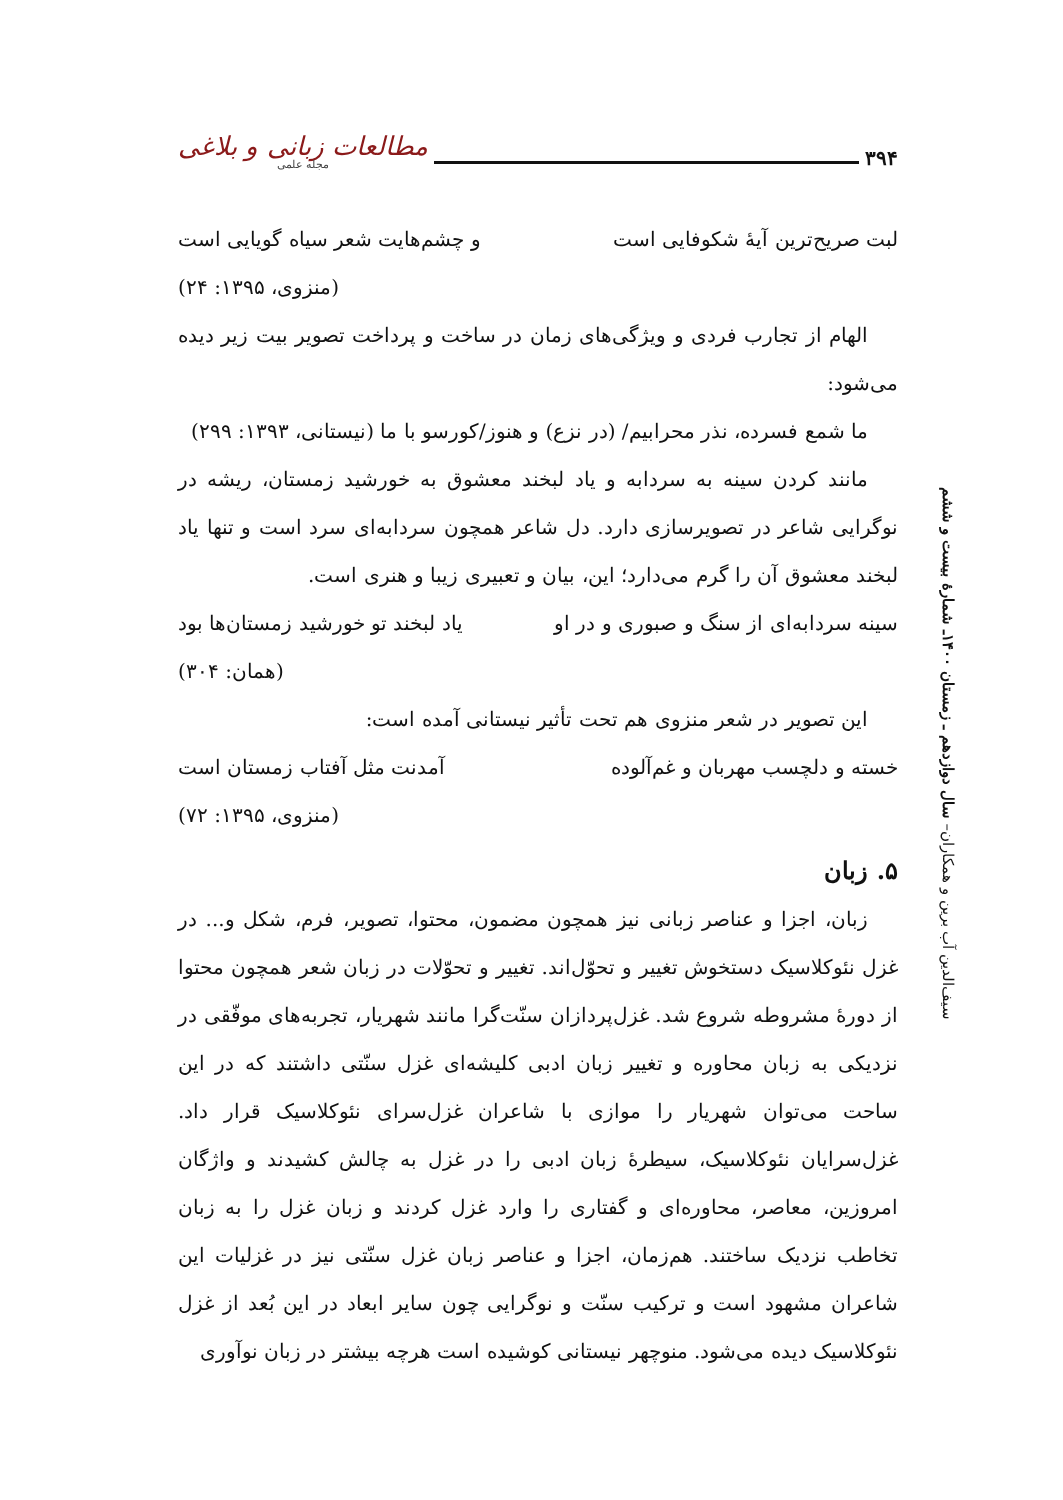۳۹۴
مطالعات زبانی و بلاغی
مجله علمی
سیف‌الدین آب برین و همکاران– سال دوازدهم ـ زمستان ۱۴۰۰ـ شمارهٔ بیست و ششم
لبت صریح‌ترین آیۀ شکوفایی است و چشم‌هایت شعر سیاه گویایی است
(منزوی، ۱۳۹۵: ۲۴)
الهام از تجارب فردی و ویژگی‌های زمان در ساخت و پرداخت تصویر بیت زیر دیده می‌شود:
ما شمع فسرده، نذر محرابیم/ (در نزع) و هنوز/کورسو با ما (نیستانی، ۱۳۹۳: ۲۹۹)
مانند کردن سینه به سردابه و یاد لبخند معشوق به خورشید زمستان، ریشه در نوگرایی شاعر در تصویرسازی دارد. دل شاعر همچون سردابه‌ای سرد است و تنها یاد لبخند معشوق آن را گرم می‌دارد؛ این، بیان و تعبیری زیبا و هنری است.
سینه سردابه‌ای از سنگ و صبوری و در او یاد لبخند تو خورشید زمستان‌ها بود
(همان: ۳۰۴)
این تصویر در شعر منزوی هم تحت تأثیر نیستانی آمده است:
خسته و دلچسب مهربان و غم‌آلوده آمدنت مثل آفتاب زمستان است
(منزوی، ۱۳۹۵: ۷۲)
۵. زبان
زبان، اجزا و عناصر زبانی نیز همچون مضمون، محتوا، تصویر، فرم، شکل و... در غزل نئوکلاسیک دستخوش تغییر و تحوّل‌اند. تغییر و تحوّلات در زبان شعر همچون محتوا از دورۀ مشروطه شروع شد. غزل‌پردازان سنّت‌گرا مانند شهریار، تجربه‌های موفّقی در نزدیکی به زبان محاوره و تغییر زبان ادبی کلیشه‌ای غزل سنّتی داشتند که در این ساحت می‌توان شهریار را موازی با شاعران غزل‌سرای نئوکلاسیک قرار داد. غزل‌سرایان نئوکلاسیک، سیطرۀ زبان ادبی را در غزل به چالش کشیدند و واژگان امروزین، معاصر، محاوره‌ای و گفتاری را وارد غزل کردند و زبان غزل را به زبان تخاطب نزدیک ساختند. هم‌زمان، اجزا و عناصر زبان غزل سنّتی نیز در غزلیات این شاعران مشهود است و ترکیب سنّت و نوگرایی چون سایر ابعاد در این بُعد از غزل نئوکلاسیک دیده می‌شود. منوچهر نیستانی کوشیده است هرچه بیشتر در زبان نوآوری